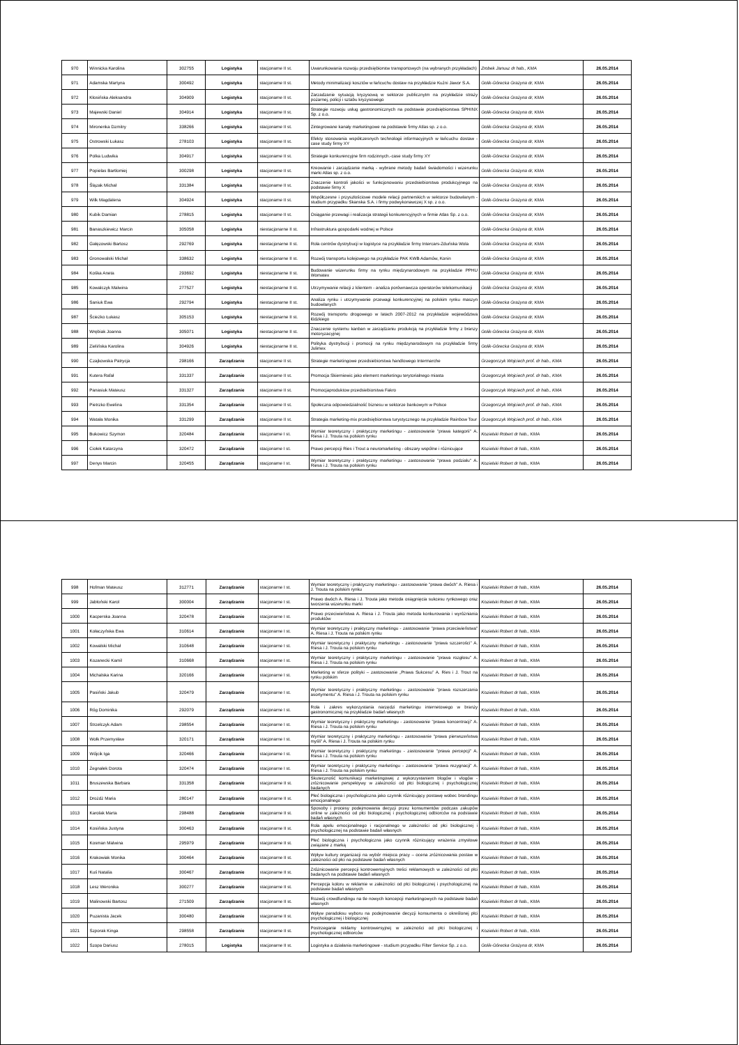| 970 | Winnicka Karolina | 302755 | Logistyka | stacjonarne II st. | Uwarunkowania rozwoju przedsiębiorstw transportowych (na wybranych przykładach) | Zrobek Janusz dr hab., KMA | 26.05.2014 |
| 971 | Adamska Martyna | 300492 | Logistyka | stacjonarne II st. | Metody minimalizacji kosztów w łańcuchu dostaw na przykładzie Kuźni Jawor S.A. | Golik-Górecka Grażyna dr, KMA | 26.05.2014 |
| 972 | Kłosińska Aleksandra | 304909 | Logistyka | stacjonarne II st. | Zarzadzanie sytuacją kryzysową w sektorze publicznytm na przykładzie straży pożarnej, policji i sztabu kryzysowego | Golik-Górecka Grażyna dr, KMA | 26.05.2014 |
| 973 | Majewski Daniel | 304914 | Logistyka | stacjonarne II st. | Strategie rozwoju usług gastronomicznych na podstawie przedsiębiorstwa SPHINX Sp. z o.o. | Golik-Górecka Grażyna dr, KMA | 26.05.2014 |
| 974 | Mironenka Dzmitry | 338266 | Logistyka | stacjonarne II st. | Zintegrowane kanały marketingowe na podstawie firmy Atlas sp. z o.o. | Golik-Górecka Grażyna dr, KMA | 26.05.2014 |
| 975 | Ostrowski Łukasz | 278103 | Logistyka | stacjonarne II st. | Efekty stosowania współczesnych technologii informacyjnych w łańcuchu dostaw - case study firmy XY | Golik-Górecka Grażyna dr, KMA | 26.05.2014 |
| 976 | Polka Ludwika | 304917 | Logistyka | stacjonarne II st. | Strategie konkurencyjne firm rodzinnych.-case study firmy XY | Golik-Górecka Grażyna dr, KMA | 26.05.2014 |
| 977 | Popielas Bartłomiej | 300298 | Logistyka | stacjonarne II st. | Kreowanie i zarządzanie marką - wybrane metody badań świadomości i wizerunku marki Atlas sp. z o.o. | Golik-Górecka Grażyna dr, KMA | 26.05.2014 |
| 978 | Ślązak Michał | 331384 | Logistyka | stacjonarne II st. | Znaczenie kontroli jakości w funkcjonowaniu przedsiebiorstwa produkcyjnego na podstawie firmy X | Golik-Górecka Grażyna dr, KMA | 26.05.2014 |
| 979 | Wilk Magdalena | 304924 | Logistyka | stacjonarne II st. | Współczesne i przyszłościowe modele relacji partnerskich w sektorze budowlanym - studium przypadku Skanska S.A. i firmy podwykonawczej X sp. z o.o. | Golik-Górecka Grażyna dr, KMA | 26.05.2014 |
| 980 | Kubik Damian | 278815 | Logistyka | stacjonarne II st. | Osiąganie przewagi i realizacja strategii konkurencyjnych w firmie Atlas Sp. z o.o. | Golik-Górecka Grażyna dr, KMA | 26.05.2014 |
| 981 | Banaszkiewicz Marcin | 305058 | Logistyka | niestacjonarne II st. | Infrastruktura gospodarki wodnej w Polsce | Golik-Górecka Grażyna dr, KMA | 26.05.2014 |
| 982 | Gałęzowski Bartosz | 292769 | Logistyka | niestacjonarne II st. | Rola centrów dystrybucji w logistyce na przykładzie firmy Intercars-Zduńska Wola | Golik-Górecka Grażyna dr, KMA | 26.05.2014 |
| 983 | Gronowalski Michał | 338632 | Logistyka | niestacjonarne II st. | Rozwój transportu kolejowego na przykładzie PAK KWB Adamów, Konin | Golik-Górecka Grażyna dr, KMA | 26.05.2014 |
| 984 | Kośka Aneta | 293692 | Logistyka | niestacjonarne II st. | Budowanie wizerunku firmy na rynku międzynarodowym na przykladzie PPHU Womatex | Golik-Górecka Grażyna dr, KMA | 26.05.2014 |
| 985 | Kowalczyk Malwina | 277527 | Logistyka | niestacjonarne II st. | Utrzymywanie relacji z klientem - analiza porównawcza operatorów telekomunikacji | Golik-Górecka Grażyna dr, KMA | 26.05.2014 |
| 986 | Saniuk Ewa | 292794 | Logistyka | niestacjonarne II st. | Analiza rynku i utrzymywanie przewagi konkurencyjnej na polskim rynku maszyn budowlanych | Golik-Górecka Grażyna dr, KMA | 26.05.2014 |
| 987 | Ścieżko Łukasz | 305153 | Logistyka | niestacjonarne II st. | Rozwój transportu drogowego w latach 2007-2012 na przykładzie województwa łódzkiego | Golik-Górecka Grażyna dr, KMA | 26.05.2014 |
| 988 | Wrębiak Joanna | 305071 | Logistyka | niestacjonarne II st. | Znaczenie systemu kanban w zarządzaniu produkcją na przykładzie firmy z branzy motoryzacyjnej | Golik-Górecka Grażyna dr, KMA | 26.05.2014 |
| 989 | Zielińska Karolina | 304926 | Logistyka | niestacjonarne II st. | Polityka dystrybucji i promocji na rynku międzynarodowym na przykładzie firmy Julimex | Golik-Górecka Grażyna dr, KMA | 26.05.2014 |
| 990 | Czajkowska Patrycja | 298166 | Zarządzanie | stacjonarne II st. | Strategie marketingowe przedsiebiorstwa handlowego Intermarche | Grzegorczyk Wojciech prof. dr hab., KMA | 26.05.2014 |
| 991 | Kutera Rafał | 331337 | Zarządzanie | stacjonarne II st. | Promocja Skierniewic jako element marketingu terytorialnego miasta | Grzegorczyk Wojciech prof. dr hab., KMA | 26.05.2014 |
| 992 | Panasiuk Mateusz | 331327 | Zarządzanie | stacjonarne II st. | Promocjaproduktow przedsiebiorstwa Fakro | Grzegorczyk Wojciech prof. dr hab., KMA | 26.05.2014 |
| 993 | Pietrzko Ewelina | 331354 | Zarządzanie | stacjonarne II st. | Społeczna odpowiedzialność biznesu w sektorze bankowym w Polsce | Grzegorczyk Wojciech prof. dr hab., KMA | 26.05.2014 |
| 994 | Watała Monika | 331299 | Zarządzanie | stacjonarne II st. | Strategia marketing-mix przedsiębiorstwa turystycznego na przykładzie Rainbow Tour | Grzegorczyk Wojciech prof. dr hab., KMA | 26.05.2014 |
| 995 | Bukowicz Szymon | 320484 | Zarządzanie | stacjonarne I st. | Wymiar teoretyczny i praktyczny marketingu - zastosowanie "prawa kategorii" A. Riesa i J. Trouta na polskim rynku | Kozielski Robert dr hab., KMA | 26.05.2014 |
| 996 | Ciołek Katarzyna | 320472 | Zarządzanie | stacjonarne I st. | Prawo percepcji Ries i Trout a neuromarketing - obszary wspólne i różnicujące | Kozielski Robert dr hab., KMA | 26.05.2014 |
| 997 | Denys Marcin | 320455 | Zarządzanie | stacjonarne I st. | Wymiar teoretyczny i praktyczny marketingu - zastosowanie "prawa podziału" A. Riesa i J. Trouta na polskim rynku | Kozielski Robert dr hab., KMA | 26.05.2014 |
| 998 | Hofman Mateusz | 312771 | Zarządzanie | stacjonarne I st. | Wymiar teoretyczny i praktyczny marketingu - zastosowanie "prawa dwóch" A. Riesa i J. Trouta na polskim rynku | Kozielski Robert dr hab., KMA | 26.05.2014 |
| 999 | Jabłoński Karol | 300004 | Zarządzanie | stacjonarne I st. | Prawo dwóch A. Riesa i J. Trouta jako metoda osiągnięcia sukcesu rynkowego oraz tworzenia wizerunku marki | Kozielski Robert dr hab., KMA | 26.05.2014 |
| 1000 | Kacperska Joanna | 320478 | Zarządzanie | stacjonarne I st. | Prawo przeciwieństwa A. Riesa i J. Trouta jako metoda konkurowania i wyróżniania produktów | Kozielski Robert dr hab., KMA | 26.05.2014 |
| 1001 | Kołaczyńska Ewa | 310614 | Zarządzanie | stacjonarne I st. | Wymiar teoretyczny i praktyczny marketingu - zastosowanie "prawa przeciwieństwa" A. Riesa i J. Trouta na polskim rynku | Kozielski Robert dr hab., KMA | 26.05.2014 |
| 1002 | Kowalski Michał | 310648 | Zarządzanie | stacjonarne I st. | Wymiar teoretyczny i praktyczny marketingu - zastosowanie "prawa szczerości" A. Riesa i J. Trouta na polskim rynku | Kozielski Robert dr hab., KMA | 26.05.2014 |
| 1003 | Kozanecki Kamil | 310668 | Zarządzanie | stacjonarne I st. | Wymiar teoretyczny i praktyczny marketingu - zastosowanie "prawa rozgłosu" A. Riesa i J. Trouta na polskim rynku | Kozielski Robert dr hab., KMA | 26.05.2014 |
| 1004 | Michalska Karina | 320166 | Zarządzanie | stacjonarne I st. | Marketing w sferze polityki – zastosowanie „Prawa Sukcesu” A. Ries i J. Trout na rynku polskim | Kozielski Robert dr hab., KMA | 26.05.2014 |
| 1005 | Pasiński Jakub | 320479 | Zarządzanie | stacjonarne I st. | Wymiar teoretyczny i praktyczny marketingu - zastosowanie "prawa rozszerzania asortymentu" A. Riesa i J. Trouta na polskim rynku | Kozielski Robert dr hab., KMA | 26.05.2014 |
| 1006 | Róg Dominika | 292079 | Zarządzanie | stacjonarne I st. | Rola i zakres wykorzystania narzędzi marketingu internetowego w branży gastronomicznej na przykładzie badań własnych | Kozielski Robert dr hab., KMA | 26.05.2014 |
| 1007 | Strzelczyk Adam | 298554 | Zarządzanie | stacjonarne I st. | Wymiar teoretyczny i praktyczny marketingu - zastosowanie "prawa koncentracji" A. Riesa i J. Trouta na polskim rynku | Kozielski Robert dr hab., KMA | 26.05.2014 |
| 1008 | Wołk Przemysław | 320171 | Zarządzanie | stacjonarne I st. | Wymiar teoretyczny i praktyczny marketingu - zastosowanie "prawa pierwszeństwa myśli" A. Riesa i J. Trouta na polskim rynku | Kozielski Robert dr hab., KMA | 26.05.2014 |
| 1009 | Wójcik Iga | 320466 | Zarządzanie | stacjonarne I st. | Wymiar teoretyczny i praktyczny marketingu - zastosowanie "prawa percepcji" A. Riesa i J. Trouta na polskim rynku | Kozielski Robert dr hab., KMA | 26.05.2014 |
| 1010 | Żegnałek Dorota | 320474 | Zarządzanie | stacjonarne I st. | Wymiar teoretyczny i praktyczny marketingu - zastosowanie "prawa rezygnacji" A. Riesa i J. Trouta na polskim rynku | Kozielski Robert dr hab., KMA | 26.05.2014 |
| 1011 | Bruszewska Barbara | 331358 | Zarządzanie | stacjonarne II st. | Skuteczność komunikacji marketingowej z wykorzystaniem blogów i vlogów - zróżnicowanie perspektywy w zależności od płci biologicznej i psychologicznej badanych | Kozielski Robert dr hab., KMA | 26.05.2014 |
| 1012 | Drożdż Maria | 280147 | Zarządzanie | stacjonarne II st. | Płeć biologiczna i psychologiczna jako czynnik różnicujący postawę wobec brandingu emocjonalnego | Kozielski Robert dr hab., KMA | 26.05.2014 |
| 1013 | Karolak Marta | 298488 | Zarządzanie | stacjonarne II st. | Sposoby i procesy podejmowania decyzji przez konsumentów podczas zakupów online w zależności od płci biologicznej i psychologicznej odbiorców na podstawie badań własnych | Kozielski Robert dr hab., KMA | 26.05.2014 |
| 1014 | Kosińska Justyna | 300463 | Zarządzanie | stacjonarne II st. | Rola apelu emocjonalnego i racjonalnego w zależności od płci biologicznej i psychologicznej na podstawie badań własnych | Kozielski Robert dr hab., KMA | 26.05.2014 |
| 1015 | Kosman Malwina | 295979 | Zarządzanie | stacjonarne II st. | Płeć biologiczna i psychologiczna jako czynnik różnicujący wrażenia zmysłowe związane z marką | Kozielski Robert dr hab., KMA | 26.05.2014 |
| 1016 | Krakowiak Monika | 300464 | Zarządzanie | stacjonarne II st. | Wpływ kultury organizacji na wybór miejsca pracy – ocena zróżnicowania postaw w zależności od płci na podstawie badań własnych | Kozielski Robert dr hab., KMA | 26.05.2014 |
| 1017 | Kuś Natalia | 300467 | Zarządzanie | stacjonarne II st. | Zróżnicowanie percepcji kontrowersyjnych treści reklamowych w zależności od płci badanych na podstawie badań własnych | Kozielski Robert dr hab., KMA | 26.05.2014 |
| 1018 | Lesz Weronika | 300277 | Zarządzanie | stacjonarne II st. | Percepcja koloru w reklamie w zależności od płci biologicznej i psychologicznej na podstawie badań własnych | Kozielski Robert dr hab., KMA | 26.05.2014 |
| 1019 | Malinowski Bartosz | 271509 | Zarządzanie | stacjonarne II st. | Rozwój crowdfundingu na tle nowych koncepcji marketingowych na podstawie badań własnych | Kozielski Robert dr hab., KMA | 26.05.2014 |
| 1020 | Puzanista Jacek | 300480 | Zarządzanie | stacjonarne II st. | Wpływ paradoksu wyboru na podejmowanie decyzji konsumenta o określonej płci psychologicznej i biologicznej | Kozielski Robert dr hab., KMA | 26.05.2014 |
| 1021 | Szporak Kinga | 298558 | Zarządzanie | stacjonarne II st. | Postrzeganie reklamy kontrowersyjnej w zależności od płci biologicznej i psychologicznej odbiorców | Kozielski Robert dr hab., KMA | 26.05.2014 |
| 1022 | Szopa Dariusz | 278015 | Logistyka | stacjonarne II st. | Logistyka a działania marketingowe - studium przypadku Filter Service Sp. z o.o. | Golik-Górecka Grażyna dr, KMA | 26.05.2014 |